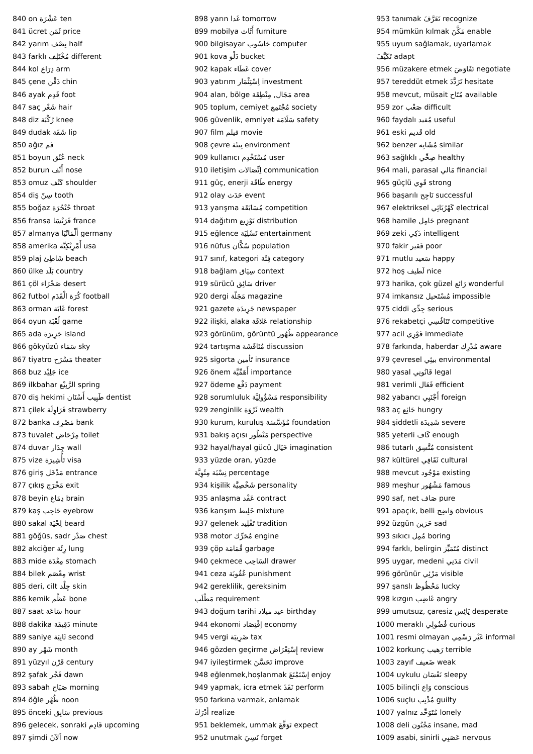840 on عَشْرَة ten
841 ücret ثَمَن price
842 yarım نِصْف half
843 farklı مُخْتَلِف different
844 kol ذِرَاع arm
845 çene ذَقْن chin
846 ayak قَدِم foot
847 saç شَعْر hair
848 diz رُكْبَة knee
849 dudak شَفَة lip
850 ağız فَم
851 boyun عُنُق neck
852 burun أَنْف nose
853 omuz كَتْف shoulder
854 diş سِنّ tooth
855 boğaz حُنْجُرَة throat
856 fransa فَرَنْسَا france
857 almanya أَلْمَانْيَا germany
858 amerika أَمْرِيْكِيَّة usa
859 plaj شَاطِئ beach
860 ülke بَلَد country
861 çöl صَحْرَاء desert
862 futbol كُرَة الْقَدَم football
863 orman غَابَة forest
864 oyun لُعْبَة game
865 ada جَزِيرَة island
866 gökyüzü سَمَاء sky
867 tiyatro مَسْرَح theater
868 buz جَلِيْد ice
869 ilkbahar الرَّبِيْع spring
870 diş hekimi طَبِيب أَسْنَان dentist
871 çilek فَرَاوِلَة strawberry
872 banka مَصْرِف bank
873 tuvalet مِرْحَاض toilet
874 duvar جِدَار wall
875 vize تَأْشِيرَة visa
876 giriş مَدْخَل entrance
877 çıkış مَخْرَج exit
878 beyin دِمَاغ brain
879 kaş حَاجِب eyebrow
880 sakal لِحْيَة beard
881 göğüs, sadr صَدْر chest
882 akciğer رِئَة lung
883 mide مِعْدَة stomach
884 bilek مِعْصَم wrist
885 deri, cilt جِلْد skin
886 kemik عَظْم bone
887 saat سَاعَة hour
888 dakika دَقِيقَة minute
889 saniye ثَانِيَة second
890 ay شَهْر month
891 yüzyıl قَرْن century
892 şafak فَجْر dawn
893 sabah صَبَاح morning
894 öğle ظُهْر noon
895 önceki سَابِق previous
896 gelecek, sonraki قَادِم upcoming
897 şimdi اَلآنَ now
898 yarın غَدا tomorrow
899 mobilya أَثَاث furniture
900 bilgisayar حَاسُوب computer
901 kova دَلْو bucket
902 kapak غَطَاء cover
903 yatırım اِسْتِثْمَار investment
904 alan, bölge مَجَال, مِنْطِقَة area
905 toplum, cemiyet مُجْتَمِع society
906 güvenlik, emniyet سَلَامَة safety
907 film فيلم movie
908 çevre بِيئَة environment
909 kullanıcı مُسْتَخْدِم user
910 iletişim اِتِّصَالات communication
911 güç, enerji طَاقَة energy
912 olay حَدَث event
913 yarışma مُسَابَقَة competition
914 dağıtım تَوْزِيع distribution
915 eğlence تَسْلِيَة entertainment
916 nüfus سُكَّان population
917 sınıf, kategori فِئَة category
918 bağlam سِيَاق context
919 sürücü سَائِق driver
920 dergi مَجَلّة magazine
921 gazete جَرِيدَة newspaper
922 ilişki, alaka عَلاقَة relationship
923 görünüm, görüntü ظُهُور appearance
924 tartışma مُنَاقَشَة discussion
925 sigorta تَأمين insurance
926 önem أَهَمِّيَّة importance
927 ödeme دَفْع payment
928 sorumluluk مَسْؤُولِيَّة responsibility
929 zenginlik ثَرْوَة wealth
930 kurum, kuruluş مُؤَسَّسَة foundation
931 bakış açısı مَنْظُور perspective
932 hayal/hayal gücü خَيَال imagination
933 yüzde oran, yüzde
نِسْبَة مِئَوِيَّة percentage
934 kişilik شَخْصِيَّة personality
935 anlaşma عَقْد contract
936 karışım خَلِيط mixture
937 gelenek تَقْلِيد tradition
938 motor مُحَرِّك engine
939 çöp قُمَامَة garbage
940 çekmece السَاحِب drawer
941 ceza عُقُوبَة punishment
942 gereklilik, gereksinim
مَطْلَب requirement
943 doğum tarihi عيد ميلاد birthday
944 ekonomi اِقْتِصَاد economy
945 vergi ضَرِيبَة tax
946 gözden geçirme إِسْتِعْرَاض review
947 iyileştirmek تَحَسَّنَ improve
948 eğlenmek,hoşlanmak إسْتَمْتَعَ enjoy
949 yapmak, icra etmek نَفَذَ perform
950 farkına varmak, anlamak
أَدْرَكَ realize
951 beklemek, ummak تَوَقَّعَ expect
952 unutmak نَسِيَ forget
953 tanımak تَعَرَّفَ recognize
954 mümkün kılmak مَكَّنَ enable
955 uyum sağlamak, uyarlamak
تَكَيَّفَ adapt
956 müzakere etmek تَفَاوَضَ negotiate
957 tereddüt etmek تَرَدَّدَ hesitate
958 mevcut, müsait مُتَاح available
959 zor صَعْب difficult
960 faydalı مُفيد useful
961 eski قَديم old
962 benzer مُشَابِه similar
963 sağlıklı صِحِّي healthy
964 mali, parasal مَالي financial
965 güçlü قَوِي strong
966 başarılı نَاجِح successful
967 elektriksel كَهْرُبَائِي electrical
968 hamile حَامِل pregnant
969 zeki ذَكِي intelligent
970 fakir فَقير poor
971 mutlu سَعيد happy
972 hoş لَطيف nice
973 harika, çok güzel رَائع wonderful
974 imkansız مُسْتَحيل impossible
975 ciddi جِدِّي serious
976 rekabetçi تَنَافُسِي competitive
977 acil فَوْرِي immediate
978 farkında, haberdar مُدْرِك aware
979 çevresel بيئِي environmental
980 yasal قَانُونِي legal
981 verimli فَعَال efficient
982 yabancı أَجْنَبِي foreign
983 aç جَائِع hungry
984 şiddetli شَدِيدَة severe
985 yeterli كَاف enough
986 tutarlı مُتَّسِق consistent
987 kültürel ثَقَافِي cultural
988 mevcut مَوْجُود existing
989 meşhur مَشْهُور famous
990 saf, net صَاف pure
991 apaçık, belli وَاضِح obvious
992 üzgün حَزين sad
993 sıkıcı مُمِل boring
994 farklı, belirgin مُتَمَيِّز distinct
995 uygar, medeni مَدَنِي civil
996 görünür مَرْئِي visible
997 şanslı مَحْظُوظ lucky
998 kızgın غَاضِب angry
999 umutsuz, çaresiz يَائِس desperate
1000 meraklı فُضُولِي curious
1001 resmi olmayan غَيْر رَسْمِي informal
1002 korkunç رَهيب terrible
1003 zayıf ضَعيف weak
1004 uykulu نَعْسَان sleepy
1005 bilinçli وَاع conscious
1006 suçlu مُذْنِب guilty
1007 yalnız مُتَوَحِّد lonely
1008 deli مَجْنُون insane, mad
1009 asabi, sinirli عَصَبِي nervous